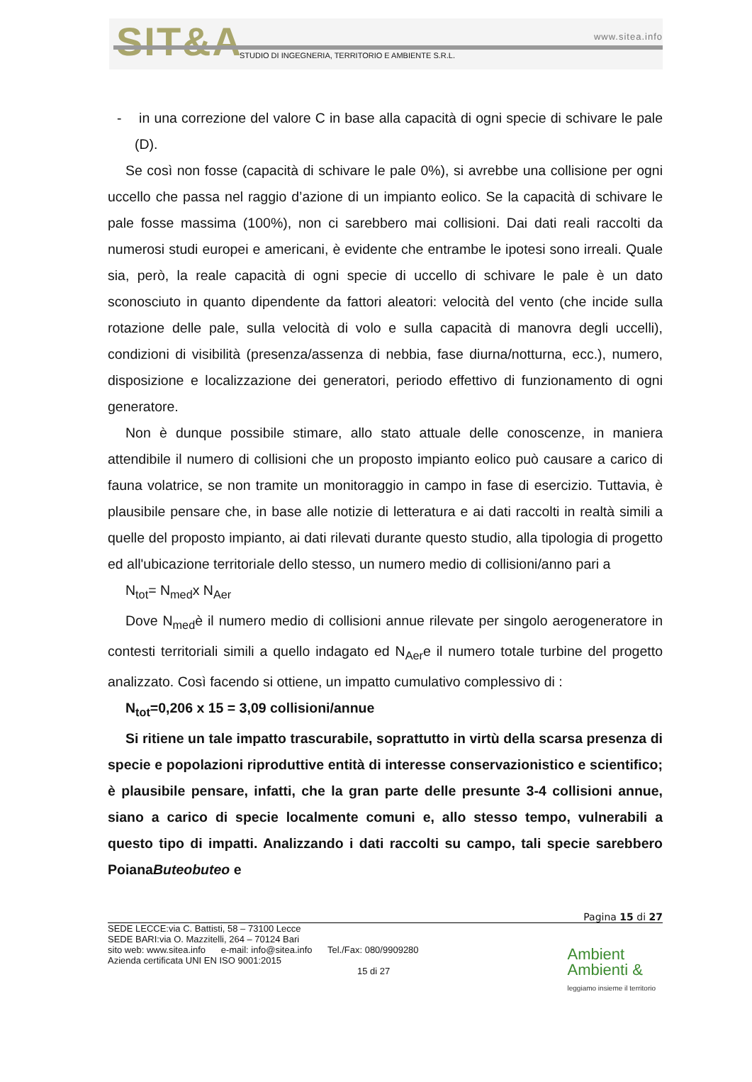SIT&A www.sitea.info
STUDIO DI INGEGNERIA, TERRITORIO E AMBIENTE S.R.L.
- in una correzione del valore C in base alla capacità di ogni specie di schivare le pale (D).
Se così non fosse (capacità di schivare le pale 0%), si avrebbe una collisione per ogni uccello che passa nel raggio d’azione di un impianto eolico. Se la capacità di schivare le pale fosse massima (100%), non ci sarebbero mai collisioni. Dai dati reali raccolti da numerosi studi europei e americani, è evidente che entrambe le ipotesi sono irreali. Quale sia, però, la reale capacità di ogni specie di uccello di schivare le pale è un dato sconosciuto in quanto dipendente da fattori aleatori: velocità del vento (che incide sulla rotazione delle pale, sulla velocità di volo e sulla capacità di manovra degli uccelli), condizioni di visibilità (presenza/assenza di nebbia, fase diurna/notturna, ecc.), numero, disposizione e localizzazione dei generatori, periodo effettivo di funzionamento di ogni generatore.
Non è dunque possibile stimare, allo stato attuale delle conoscenze, in maniera attendibile il numero di collisioni che un proposto impianto eolico può causare a carico di fauna volatrice, se non tramite un monitoraggio in campo in fase di esercizio. Tuttavia, è plausibile pensare che, in base alle notizie di letteratura e ai dati raccolti in realtà simili a quelle del proposto impianto, ai dati rilevati durante questo studio, alla tipologia di progetto ed all'ubicazione territoriale dello stesso, un numero medio di collisioni/anno pari a
N<sub>tot</sub>= N<sub>med</sub>x N<sub>Aer</sub>
Dove N<sub>med</sub>è il numero medio di collisioni annue rilevate per singolo aerogeneratore in contesti territoriali simili a quello indagato ed N<sub>Aer</sub>e il numero totale turbine del progetto analizzato. Così facendo si ottiene, un impatto cumulativo complessivo di :
N<sub>tot</sub>=0,206 x 15 = 3,09 collisioni/annue
Si ritiene un tale impatto trascurabile, soprattutto in virtù della scarsa presenza di specie e popolazioni riproduttive entità di interesse conservazionistico e scientifico; è plausibile pensare, infatti, che la gran parte delle presunte 3-4 collisioni annue, siano a carico di specie localmente comuni e, allo stesso tempo, vulnerabili a questo tipo di impatti. Analizzando i dati raccolti su campo, tali specie sarebbero PoianaButeobuteo e
Pagina 15 di 27
SEDE LECCE:via C. Battisti, 58 – 73100 Lecce
SEDE BARI:via O. Mazzitelli, 264 – 70124 Bari
sito web: www.sitea.info e-mail: info@sitea.info Tel./Fax: 080/9909280
Azienda certificata UNI EN ISO 9001:2015
15 di 27
Ambient
Ambienti &
leggiamo insieme il territorio